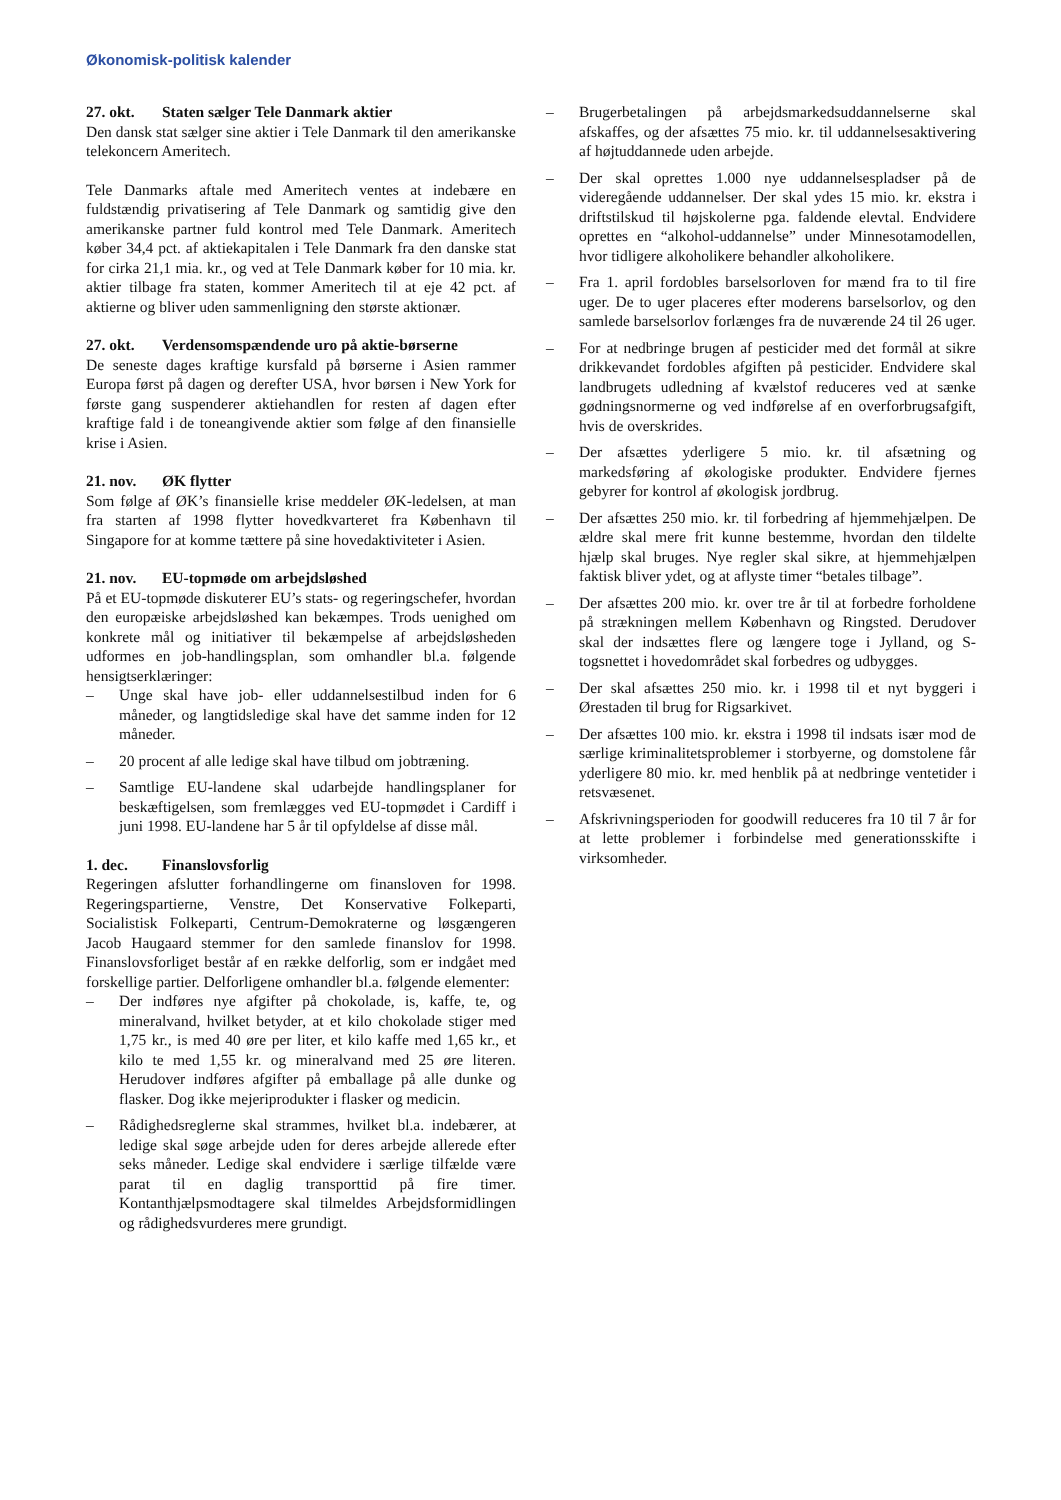Økonomisk-politisk kalender
27. okt. Staten sælger Tele Danmark aktier
Den dansk stat sælger sine aktier i Tele Danmark til den amerikanske telekoncern Ameritech.
Tele Danmarks aftale med Ameritech ventes at indebære en fuldstændig privatisering af Tele Danmark og samtidig give den amerikanske partner fuld kontrol med Tele Danmark. Ameritech køber 34,4 pct. af aktiekapitalen i Tele Danmark fra den danske stat for cirka 21,1 mia. kr., og ved at Tele Danmark køber for 10 mia. kr. aktier tilbage fra staten, kommer Ameritech til at eje 42 pct. af aktierne og bliver uden sammenligning den største aktionær.
27. okt. Verdensomspændende uro på aktie-børserne
De seneste dages kraftige kursfald på børserne i Asien rammer Europa først på dagen og derefter USA, hvor børsen i New York for første gang suspenderer aktiehandlen for resten af dagen efter kraftige fald i de toneangivende aktier som følge af den finansielle krise i Asien.
21. nov. ØK flytter
Som følge af ØK’s finansielle krise meddeler ØK-ledelsen, at man fra starten af 1998 flytter hovedkvarteret fra København til Singapore for at komme tættere på sine hovedaktiviteter i Asien.
21. nov. EU-topmøde om arbejdsløshed
På et EU-topmøde diskuterer EU’s stats- og regeringschefer, hvordan den europæiske arbejdsløshed kan bekæmpes. Trods uenighed om konkrete mål og initiativer til bekæmpelse af arbejdsløsheden udformes en job-handlingsplan, som omhandler bl.a. følgende hensigtserklæringer:
– Unge skal have job- eller uddannelsestilbud inden for 6 måneder, og langtidsledige skal have det samme inden for 12 måneder.
– 20 procent af alle ledige skal have tilbud om jobtræning.
– Samtlige EU-landene skal udarbejde handlingsplaner for beskæftigelsen, som fremlægges ved EU-topmødet i Cardiff i juni 1998. EU-landene har 5 år til opfyldelse af disse mål.
1. dec. Finanslovsforlig
Regeringen afslutter forhandlingerne om finansloven for 1998. Regeringspartierne, Venstre, Det Konservative Folkeparti, Socialistisk Folkeparti, Centrum-Demokraterne og løsgængeren Jacob Haugaard stemmer for den samlede finanslov for 1998. Finanslovsforliget består af en række delforlig, som er indgået med forskellige partier. Delforligene omhandler bl.a. følgende elementer:
– Der indføres nye afgifter på chokolade, is, kaffe, te, og mineralvand, hvilket betyder, at et kilo chokolade stiger med 1,75 kr., is med 40 øre per liter, et kilo kaffe med 1,65 kr., et kilo te med 1,55 kr. og mineralvand med 25 øre literen. Herudover indføres afgifter på emballage på alle dunke og flasker. Dog ikke mejeriprodukter i flasker og medicin.
– Rådighedsreglerne skal strammes, hvilket bl.a. indebærer, at ledige skal søge arbejde uden for deres arbejde allerede efter seks måneder. Ledige skal endvidere i særlige tilfælde være parat til en daglig transporttid på fire timer. Kontanthjælpsmodtagere skal tilmeldes Arbejdsformidlingen og rådighedsvurderes mere grundigt.
– Brugerbetalingen på arbejdsmarkedsuddannelserne skal afskaffes, og der afsættes 75 mio. kr. til uddannelsesaktivering af højtuddannede uden arbejde.
– Der skal oprettes 1.000 nye uddannelsespladser på de videregående uddannelser. Der skal ydes 15 mio. kr. ekstra i driftstilskud til højskolerne pga. faldende elevtal. Endvidere oprettes en “alkohol-uddannelse” under Minnesotamodellen, hvor tidligere alkoholikere behandler alkoholikere.
– Fra 1. april fordobles barselsorloven for mænd fra to til fire uger. De to uger placeres efter moderens barselsorlov, og den samlede barselsorlov forlænges fra de nuværende 24 til 26 uger.
– For at nedbringe brugen af pesticider med det formål at sikre drikkevandet fordobles afgiften på pesticider. Endvidere skal landbrugets udledning af kvælstof reduceres ved at sænke gødningsnormerne og ved indførelse af en overforbrugsafgift, hvis de overskrides.
– Der afsættes yderligere 5 mio. kr. til afsætning og markedsføring af økologiske produkter. Endvidere fjernes gebyrer for kontrol af økologisk jordbrug.
– Der afsættes 250 mio. kr. til forbedring af hjemmehjælpen. De ældre skal mere frit kunne bestemme, hvordan den tildelte hjælp skal bruges. Nye regler skal sikre, at hjemmehjælpen faktisk bliver ydet, og at aflyste timer “betales tilbage”.
– Der afsættes 200 mio. kr. over tre år til at forbedre forholdene på strækningen mellem København og Ringsted. Derudover skal der indsættes flere og længere toge i Jylland, og S-togsnettet i hovedområdet skal forbedres og udbygges.
– Der skal afsættes 250 mio. kr. i 1998 til et nyt byggeri i Ørestaden til brug for Rigsarkivet.
– Der afsættes 100 mio. kr. ekstra i 1998 til indsats især mod de særlige kriminalitetsproblemer i storbyerne, og domstolene får yderligere 80 mio. kr. med henblik på at nedbringe ventetider i retsvæsenet.
– Afskrivningsperioden for goodwill reduceres fra 10 til 7 år for at lette problemer i forbindelse med generationsskifte i virksomheder.